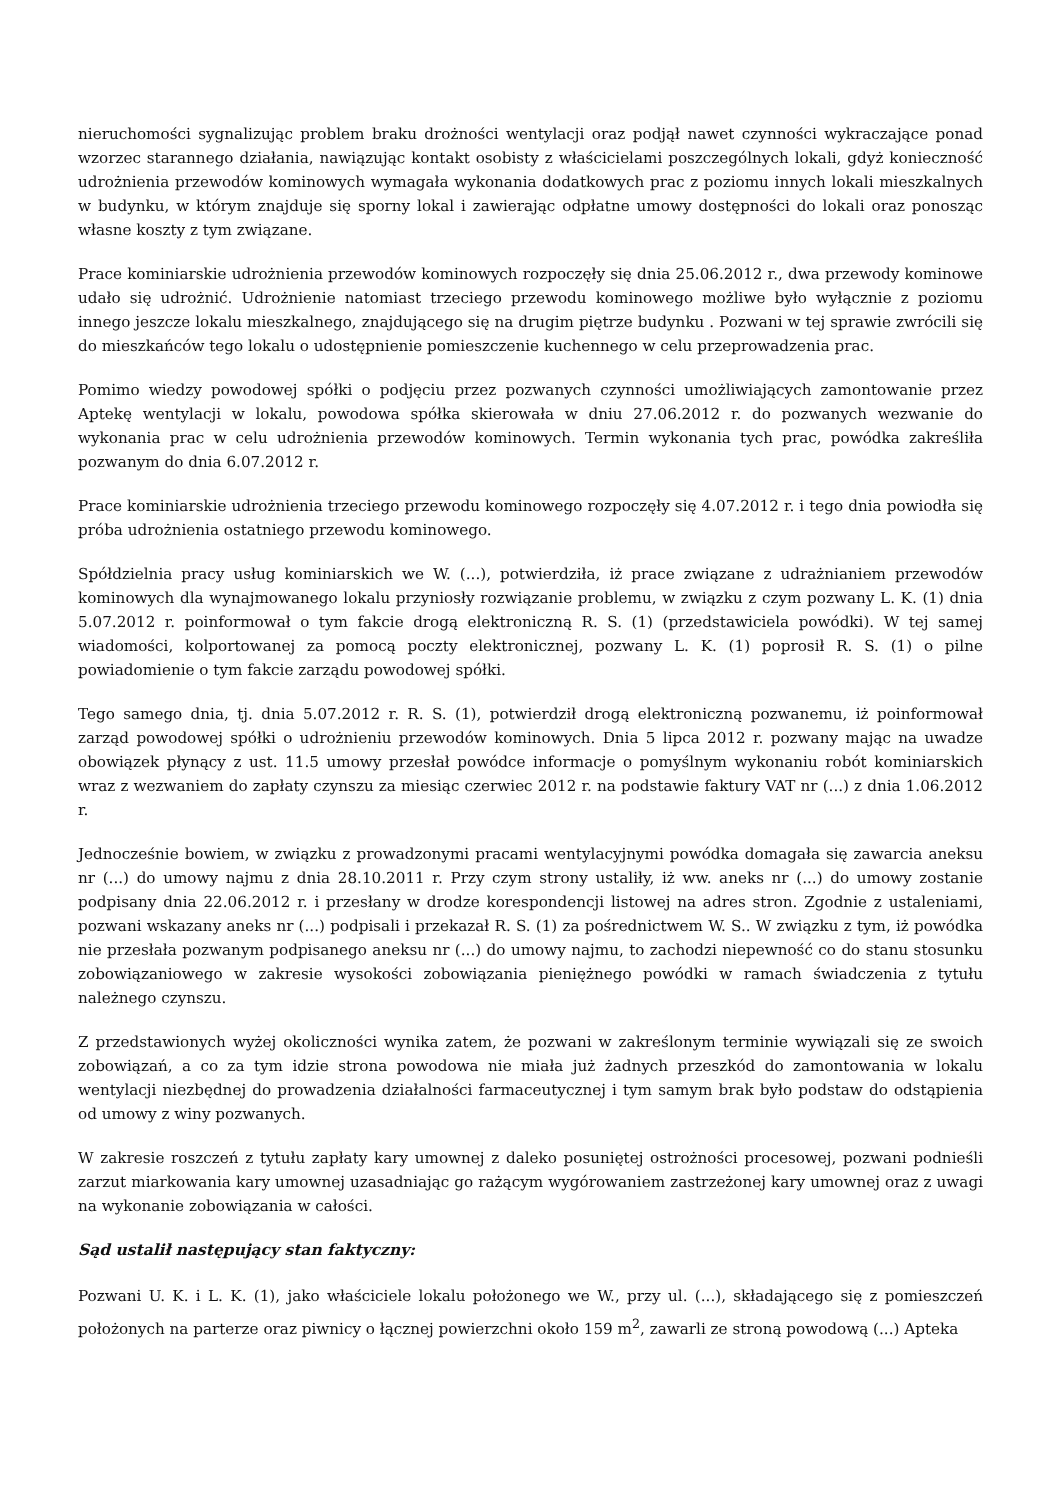nieruchomości sygnalizując problem braku drożności wentylacji oraz podjął nawet czynności wykraczające ponad wzorzec starannego działania, nawiązując kontakt osobisty z właścicielami poszczególnych lokali, gdyż konieczność udrożnienia przewodów kominowych wymagała wykonania dodatkowych prac z poziomu innych lokali mieszkalnych w budynku, w którym znajduje się sporny lokal i zawierając odpłatne umowy dostępności do lokali oraz ponosząc własne koszty z tym związane.
Prace kominiarskie udrożnienia przewodów kominowych rozpoczęły się dnia 25.06.2012 r., dwa przewody kominowe udało się udrożnić. Udrożnienie natomiast trzeciego przewodu kominowego możliwe było wyłącznie z poziomu innego jeszcze lokalu mieszkalnego, znajdującego się na drugim piętrze budynku . Pozwani w tej sprawie zwrócili się do mieszkańców tego lokalu o udostępnienie pomieszczenie kuchennego w celu przeprowadzenia prac.
Pomimo wiedzy powodowej spółki o podjęciu przez pozwanych czynności umożliwiających zamontowanie przez Aptekę wentylacji w lokalu, powodowa spółka skierowała w dniu 27.06.2012 r. do pozwanych wezwanie do wykonania prac w celu udrożnienia przewodów kominowych. Termin wykonania tych prac, powódka zakreśliła pozwanym do dnia 6.07.2012 r.
Prace kominiarskie udrożnienia trzeciego przewodu kominowego rozpoczęły się 4.07.2012 r. i tego dnia powiodła się próba udrożnienia ostatniego przewodu kominowego.
Spółdzielnia pracy usług kominiarskich we W. (...), potwierdziła, iż prace związane z udrażnianiem przewodów kominowych dla wynajmowanego lokalu przyniosły rozwiązanie problemu, w związku z czym pozwany L. K. (1) dnia 5.07.2012 r. poinformował o tym fakcie drogą elektroniczną R. S. (1) (przedstawiciela powódki). W tej samej wiadomości, kolportowanej za pomocą poczty elektronicznej, pozwany L. K. (1) poprosił R. S. (1) o pilne powiadomienie o tym fakcie zarządu powodowej spółki.
Tego samego dnia, tj. dnia 5.07.2012 r. R. S. (1), potwierdził drogą elektroniczną pozwanemu, iż poinformował zarząd powodowej spółki o udrożnieniu przewodów kominowych. Dnia 5 lipca 2012 r. pozwany mając na uwadze obowiązek płynący z ust. 11.5 umowy przesłał powódce informacje o pomyślnym wykonaniu robót kominiarskich wraz z wezwaniem do zapłaty czynszu za miesiąc czerwiec 2012 r. na podstawie faktury VAT nr (...) z dnia 1.06.2012 r.
Jednocześnie bowiem, w związku z prowadzonymi pracami wentylacyjnymi powódka domagała się zawarcia aneksu nr (...) do umowy najmu z dnia 28.10.2011 r. Przy czym strony ustaliły, iż ww. aneks nr (...) do umowy zostanie podpisany dnia 22.06.2012 r. i przesłany w drodze korespondencji listowej na adres stron. Zgodnie z ustaleniami, pozwani wskazany aneks nr (...) podpisali i przekazał R. S. (1) za pośrednictwem W. S.. W związku z tym, iż powódka nie przesłała pozwanym podpisanego aneksu nr (...) do umowy najmu, to zachodzi niepewność co do stanu stosunku zobowiązaniowego w zakresie wysokości zobowiązania pieniężnego powódki w ramach świadczenia z tytułu należnego czynszu.
Z przedstawionych wyżej okoliczności wynika zatem, że pozwani w zakreślonym terminie wywiązali się ze swoich zobowiązań, a co za tym idzie strona powodowa nie miała już żadnych przeszkód do zamontowania w lokalu wentylacji niezbędnej do prowadzenia działalności farmaceutycznej i tym samym brak było podstaw do odstąpienia od umowy z winy pozwanych.
W zakresie roszczeń z tytułu zapłaty kary umownej z daleko posuniętej ostrożności procesowej, pozwani podnieśli zarzut miarkowania kary umownej uzasadniając go rażącym wygórowaniem zastrzeżonej kary umownej oraz z uwagi na wykonanie zobowiązania w całości.
Sąd ustalił następujący stan faktyczny:
Pozwani U. K. i L. K. (1), jako właściciele lokalu położonego we W., przy ul. (...), składającego się z pomieszczeń położonych na parterze oraz piwnicy o łącznej powierzchni około 159 m<sup>2</sup>, zawarli ze stroną powodową (...) Apteka